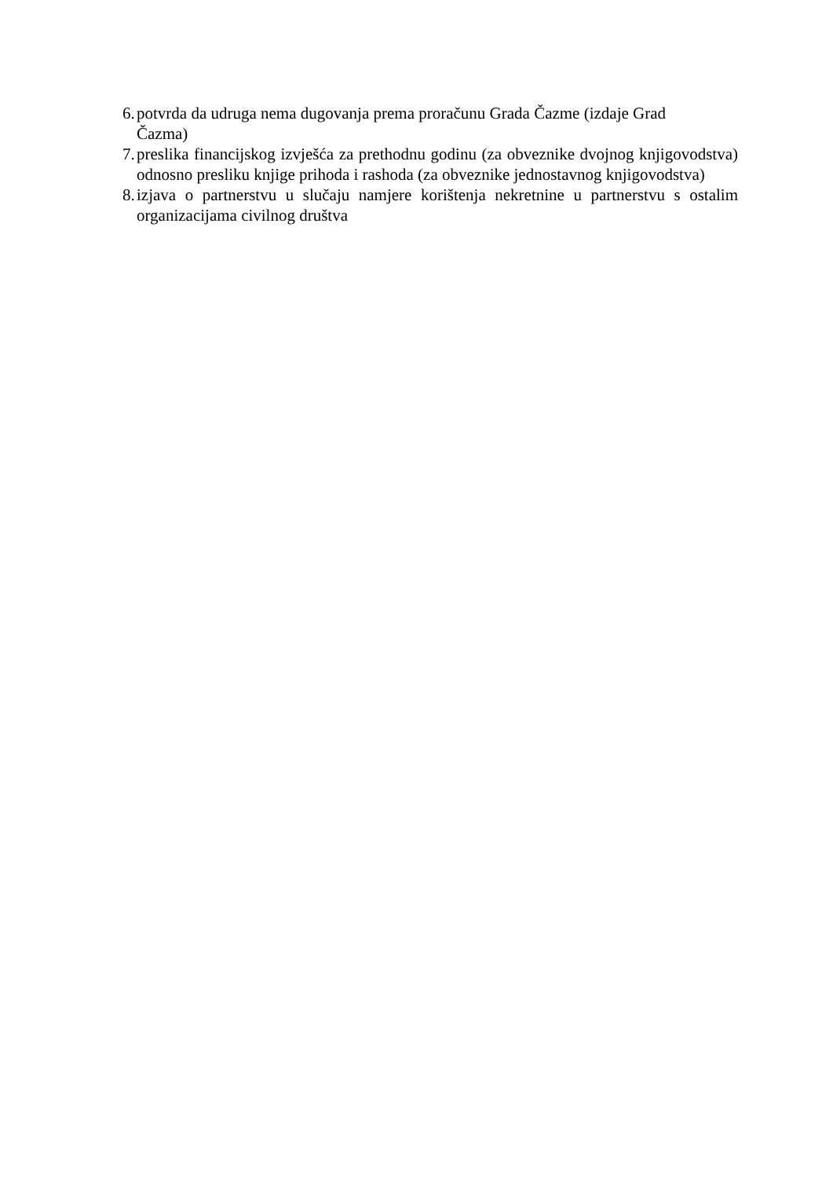6. potvrda da udruga nema dugovanja prema proračunu Grada Čazme (izdaje Grad
Čazma)
7. preslika financijskog izvješća za prethodnu godinu (za obveznike dvojnog knjigovodstva) odnosno presliku knjige prihoda i rashoda (za obveznike jednostavnog knjigovodstva)
8. izjava o partnerstvu u slučaju namjere korištenja nekretnine u partnerstvu s ostalim organizacijama civilnog društva